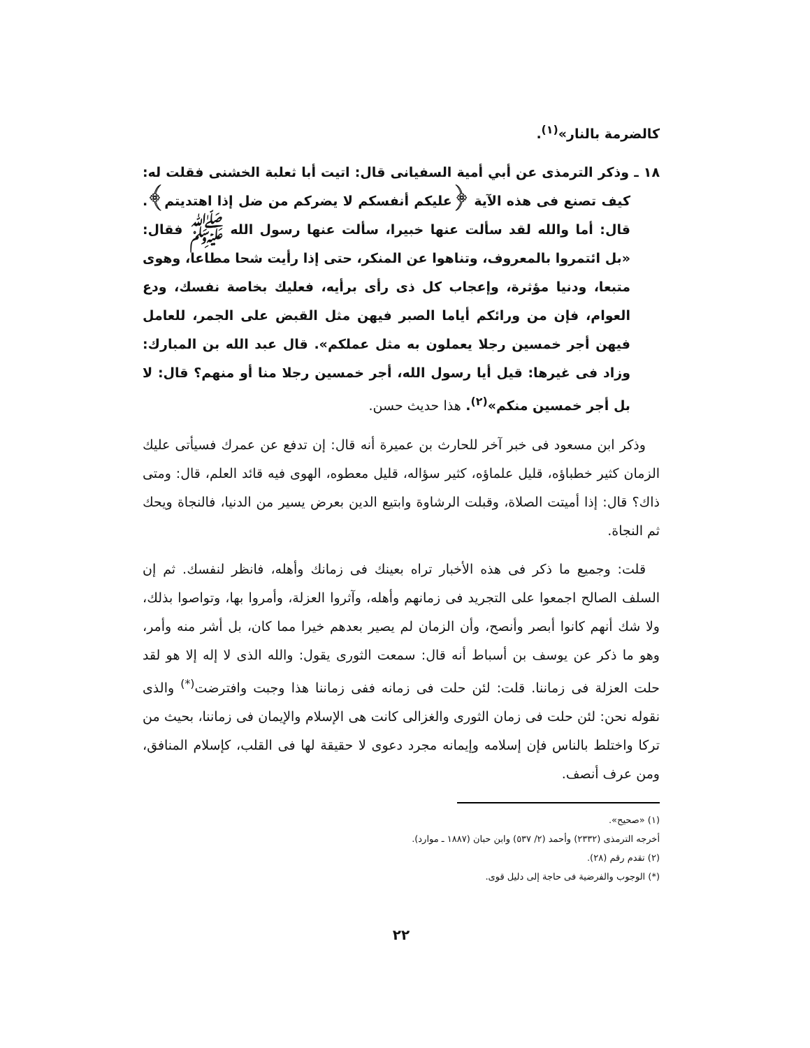كالضرمة بالنار»<sup>(١)</sup>.
١٨ ـ وذكر الترمذى عن أبي أمية السفيانى قال: اتيت أبا ثعلبة الخشنى فقلت له: كيف تصنع فى هذه الآية ﴿عليكم أنفسكم لا يضركم من ضل إذا اهتديتم﴾. قال: أما والله لقد سألت عنها خبيرا، سألت عنها رسول الله ﷺ فقال: «بل ائتمروا بالمعروف، وتناهوا عن المنكر، حتى إذا رأيت شحا مطاعا، وهوى متبعا، ودنيا مؤثرة، وإعجاب كل ذى رأى برأيه، فعليك بخاصة نفسك، ودع العوام، فإن من ورائكم أياما الصبر فيهن مثل القبض على الجمر، للعامل فيهن أجر خمسين رجلا يعملون به مثل عملكم». قال عبد الله بن المبارك: وزاد فى غيرها: قيل أيا رسول الله، أجر خمسين رجلا منا أو منهم؟ قال: لا بل أجر خمسين منكم»<sup>(٢)</sup>. هذا حديث حسن.
وذكر ابن مسعود فى خبر آخر للحارث بن عميرة أنه قال: إن تدفع عن عمرك فسيأتى عليك الزمان كثير خطباؤه، قليل علماؤه، كثير سؤاله، قليل معطوه، الهوى فيه قائد العلم، قال: ومتى ذاك؟ قال: إذا أميتت الصلاة، وقبلت الرشاوة وابتيع الدين بعرض يسير من الدنيا، فالنجاة ويحك ثم النجاة.
قلت: وجميع ما ذكر فى هذه الأخبار تراه بعينك فى زمانك وأهله، فانظر لنفسك. ثم إن السلف الصالح اجمعوا على التجريد فى زمانهم وأهله، وآثروا العزلة، وأمروا بها، وتواصوا بذلك، ولا شك أنهم كانوا أبصر وأنصح، وأن الزمان لم يصير بعدهم خيرا مما كان، بل أشر منه وأمر، وهو ما ذكر عن يوسف بن أسباط أنه قال: سمعت الثورى يقول: والله الذى لا إله إلا هو لقد حلت العزلة فى زماننا. قلت: لئن حلت فى زمانه ففى زماننا هذا وجبت وافترضت<sup>(*)</sup> والذى نقوله نحن: لئن حلت فى زمان الثورى والغزالى كانت هى الإسلام والإيمان فى زماننا، بحيث من تركا واختلط بالناس فإن إسلامه وإيمانه مجرد دعوى لا حقيقة لها فى القلب، كإسلام المنافق، ومن عرف أنصف.
(١) «صحيح».
أخرجه الترمذى (٢٣٣٢) وأحمد (٢/ ٥٣٧) وابن حبان (١٨٨٧ ـ موارد).
(٢) تقدم رقم (٢٨).
(*) الوجوب والفرضية فى حاجة إلى دليل قوى.
٢٢